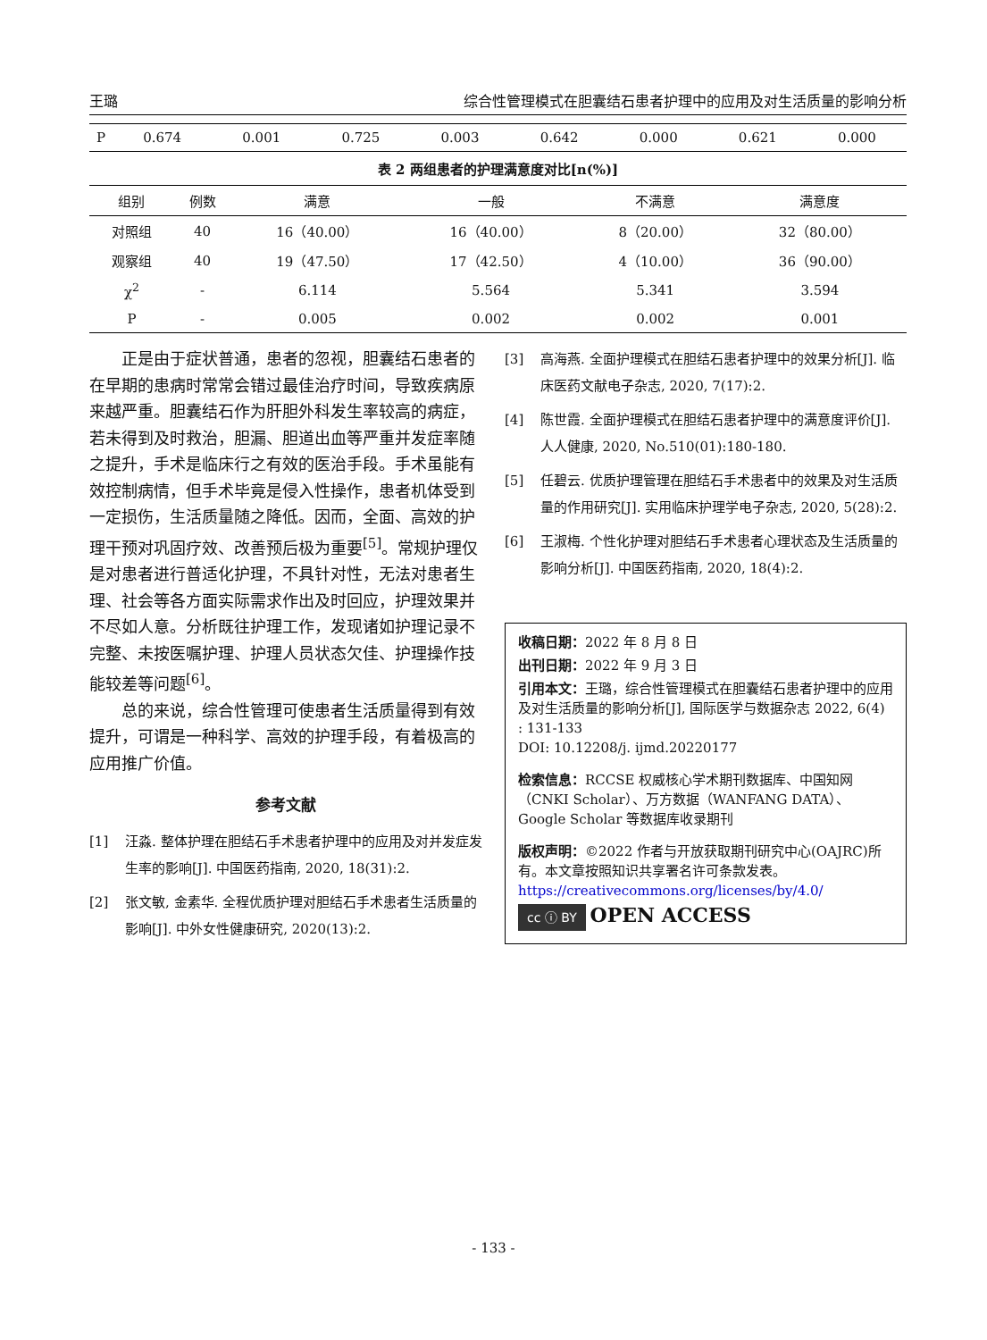王璐 综合性管理模式在胆囊结石患者护理中的应用及对生活质量的影响分析
| P | 0.674 | 0.001 | 0.725 | 0.003 | 0.642 | 0.000 | 0.621 | 0.000 |
表 2 两组患者的护理满意度对比[n(%)]
| 组别 | 例数 | 满意 | 一般 | 不满意 | 满意度 |
| --- | --- | --- | --- | --- | --- |
| 对照组 | 40 | 16（40.00） | 16（40.00） | 8（20.00） | 32（80.00） |
| 观察组 | 40 | 19（47.50） | 17（42.50） | 4（10.00） | 36（90.00） |
| χ<sup>2</sup> | - | 6.114 | 5.564 | 5.341 | 3.594 |
| P | - | 0.005 | 0.002 | 0.002 | 0.001 |
正是由于症状普通，患者的忽视，胆囊结石患者的在早期的患病时常常会错过最佳治疗时间，导致疾病原来越严重。胆囊结石作为肝胆外科发生率较高的病症，若未得到及时救治，胆漏、胆道出血等严重并发症率随之提升，手术是临床行之有效的医治手段。手术虽能有效控制病情，但手术毕竟是侵入性操作，患者机体受到一定损伤，生活质量随之降低。因而，全面、高效的护理干预对巩固疗效、改善预后极为重要<sup>[5]</sup>。常规护理仅是对患者进行普适化护理，不具针对性，无法对患者生理、社会等各方面实际需求作出及时回应，护理效果并不尽如人意。分析既往护理工作，发现诸如护理记录不完整、未按医嘱护理、护理人员状态欠佳、护理操作技能较差等问题<sup>[6]</sup>。
总的来说，综合性管理可使患者生活质量得到有效提升，可谓是一种科学、高效的护理手段，有着极高的应用推广价值。
参考文献
[1] 汪淼. 整体护理在胆结石手术患者护理中的应用及对并发症发生率的影响[J]. 中国医药指南, 2020, 18(31):2.
[2] 张文敏, 金素华. 全程优质护理对胆结石手术患者生活质量的影响[J]. 中外女性健康研究, 2020(13):2.
[3] 高海燕. 全面护理模式在胆结石患者护理中的效果分析[J]. 临床医药文献电子杂志, 2020, 7(17):2.
[4] 陈世霞. 全面护理模式在胆结石患者护理中的满意度评价[J]. 人人健康, 2020, No.510(01):180-180.
[5] 任碧云. 优质护理管理在胆结石手术患者中的效果及对生活质量的作用研究[J]. 实用临床护理学电子杂志, 2020, 5(28):2.
[6] 王淑梅. 个性化护理对胆结石手术患者心理状态及生活质量的影响分析[J]. 中国医药指南, 2020, 18(4):2.
收稿日期：2022 年 8 月 8 日
出刊日期：2022 年 9 月 3 日
引用本文：王璐，综合性管理模式在胆囊结石患者护理中的应用及对生活质量的影响分析[J], 国际医学与数据杂志 2022, 6(4) : 131-133
DOI: 10.12208/j. ijmd.20220177
检索信息：RCCSE 权威核心学术期刊数据库、中国知网（CNKI Scholar）、万方数据（WANFANG DATA）、Google Scholar 等数据库收录期刊
版权声明：©2022 作者与开放获取期刊研究中心(OAJRC)所有。本文章按照知识共享署名许可条款发表。https://creativecommons.org/licenses/by/4.0/
cc ⓘ BY OPEN ACCESS
- 133 -